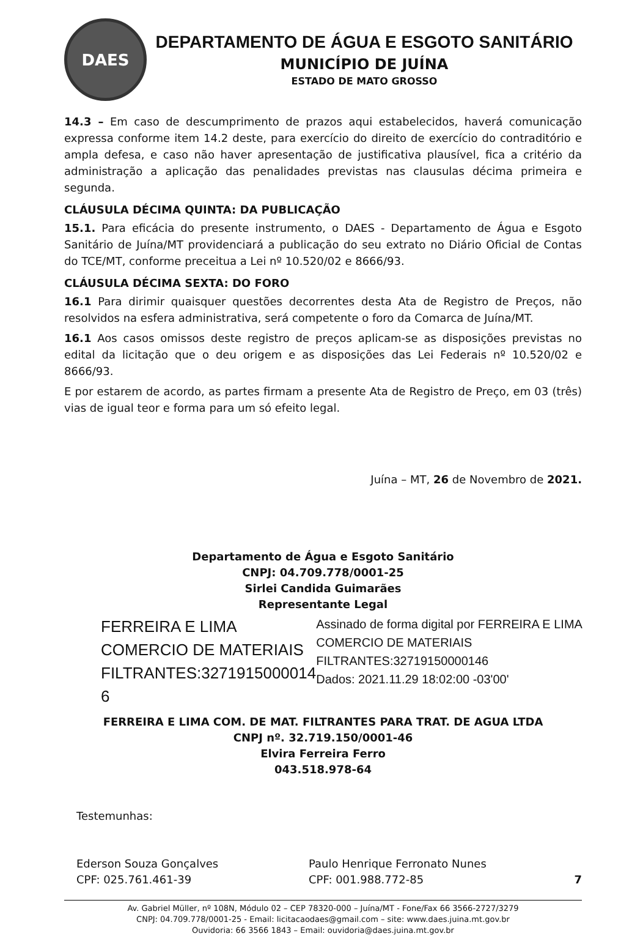DAES
DEPARTAMENTO DE ÁGUA E ESGOTO SANITÁRIO
MUNICÍPIO DE JUÍNA
ESTADO DE MATO GROSSO
14.3 – Em caso de descumprimento de prazos aqui estabelecidos, haverá comunicação expressa conforme item 14.2 deste, para exercício do direito de exercício do contraditório e ampla defesa, e caso não haver apresentação de justificativa plausível, fica a critério da administração a aplicação das penalidades previstas nas clausulas décima primeira e segunda.
CLÁUSULA DÉCIMA QUINTA: DA PUBLICAÇÃO
15.1. Para eficácia do presente instrumento, o DAES - Departamento de Água e Esgoto Sanitário de Juína/MT providenciará a publicação do seu extrato no Diário Oficial de Contas do TCE/MT, conforme preceitua a Lei nº 10.520/02 e 8666/93.
CLÁUSULA DÉCIMA SEXTA: DO FORO
16.1 Para dirimir quaisquer questões decorrentes desta Ata de Registro de Preços, não resolvidos na esfera administrativa, será competente o foro da Comarca de Juína/MT.
16.1 Aos casos omissos deste registro de preços aplicam-se as disposições previstas no edital da licitação que o deu origem e as disposições das Lei Federais nº 10.520/02 e 8666/93.
E por estarem de acordo, as partes firmam a presente Ata de Registro de Preço, em 03 (três) vias de igual teor e forma para um só efeito legal.
Juína – MT, 26 de Novembro de 2021.
Departamento de Água e Esgoto Sanitário
CNPJ: 04.709.778/0001-25
Sirlei Candida Guimarães
Representante Legal
FERREIRA E LIMA COMERCIO DE MATERIAIS FILTRANTES:3271915000014 6
Assinado de forma digital por FERREIRA E LIMA COMERCIO DE MATERIAIS FILTRANTES:32719150000146
Dados: 2021.11.29 18:02:00 -03'00'
FERREIRA E LIMA COM. DE MAT. FILTRANTES PARA TRAT. DE AGUA LTDA
CNPJ nº. 32.719.150/0001-46
Elvira Ferreira Ferro
043.518.978-64
Testemunhas:
Ederson Souza Gonçalves
CPF: 025.761.461-39
Paulo Henrique Ferronato Nunes
CPF: 001.988.772-85
7
Av. Gabriel Müller, nº 108N, Módulo 02 – CEP 78320-000 – Juína/MT - Fone/Fax 66 3566-2727/3279
CNPJ: 04.709.778/0001-25 - Email: licitacaodaes@gmail.com – site: www.daes.juina.mt.gov.br
Ouvidoria: 66 3566 1843 – Email: ouvidoria@daes.juina.mt.gov.br